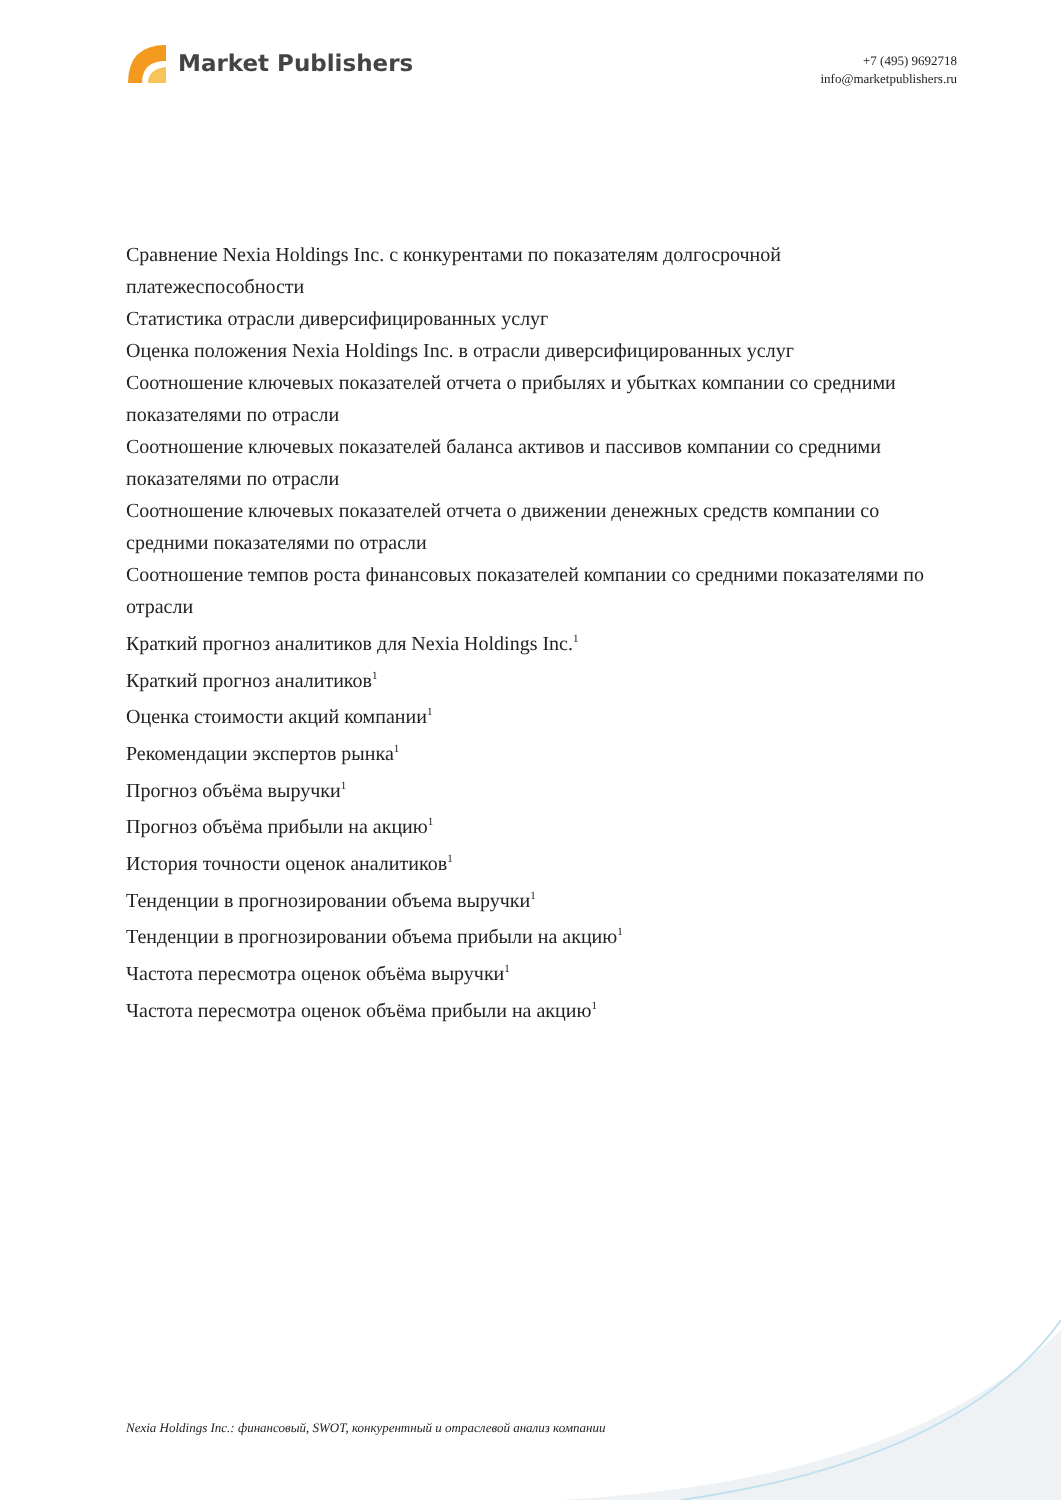Market Publishers
+7 (495) 9692718
info@marketpublishers.ru
Сравнение Nexia Holdings Inc. с конкурентами по показателям долгосрочной платежеспособности
Статистика отрасли диверсифицированных услуг
Оценка положения Nexia Holdings Inc. в отрасли диверсифицированных услуг
Соотношение ключевых показателей отчета о прибылях и убытках компании со средними показателями по отрасли
Соотношение ключевых показателей баланса активов и пассивов компании со средними показателями по отрасли
Соотношение ключевых показателей отчета о движении денежных средств компании со средними показателями по отрасли
Соотношение темпов роста финансовых показателей компании со средними показателями по отрасли
Краткий прогноз аналитиков для Nexia Holdings Inc.<sup>1</sup>
Краткий прогноз аналитиков<sup>1</sup>
Оценка стоимости акций компании<sup>1</sup>
Рекомендации экспертов рынка<sup>1</sup>
Прогноз объёма выручки<sup>1</sup>
Прогноз объёма прибыли на акцию<sup>1</sup>
История точности оценок аналитиков<sup>1</sup>
Тенденции в прогнозировании объема выручки<sup>1</sup>
Тенденции в прогнозировании объема прибыли на акцию<sup>1</sup>
Частота пересмотра оценок объёма выручки<sup>1</sup>
Частота пересмотра оценок объёма прибыли на акцию<sup>1</sup>
Nexia Holdings Inc.: финансовый, SWOT, конкурентный и отраслевой анализ компании